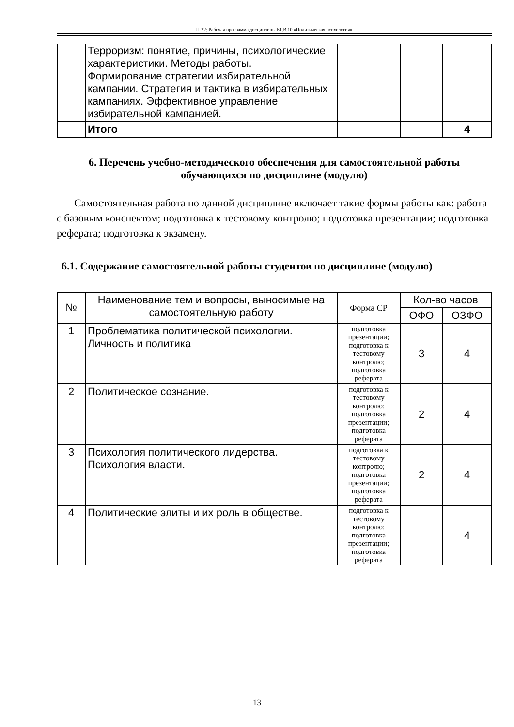П-22: Рабочая программа дисциплины Б1.В.10 «Политическая психология»
| | Терроризм: понятие, причины, психологические характеристики. Методы работы. Формирование стратегии избирательной кампании. Стратегия и тактика в избирательных кампаниях. Эффективное управление избирательной кампанией. | | | |
| | Итого | | | 4 |
6. Перечень учебно-методического обеспечения для самостоятельной работы обучающихся по дисциплине (модулю)
Самостоятельная работа по данной дисциплине включает такие формы работы как: работа с базовым конспектом; подготовка к тестовому контролю; подготовка презентации; подготовка реферата; подготовка к экзамену.
6.1. Содержание самостоятельной работы студентов по дисциплине (модулю)
| № | Наименование тем и вопросы, выносимые на самостоятельную работу | Форма СР | Кол-во часов | |
| --- | --- | --- | --- | --- |
| | | | ОФО | ОЗФО |
| 1 | Проблематика политической психологии. Личность и политика | подготовка презентации; подготовка к тестовому контролю; подготовка реферата | 3 | 4 |
| 2 | Политическое сознание. | подготовка к тестовому контролю; подготовка презентации; подготовка реферата | 2 | 4 |
| 3 | Психология политического лидерства. Психология власти. | подготовка к тестовому контролю; подготовка презентации; подготовка реферата | 2 | 4 |
| 4 | Политические элиты и их роль в обществе. | подготовка к тестовому контролю; подготовка презентации; подготовка реферата | | 4 |
13